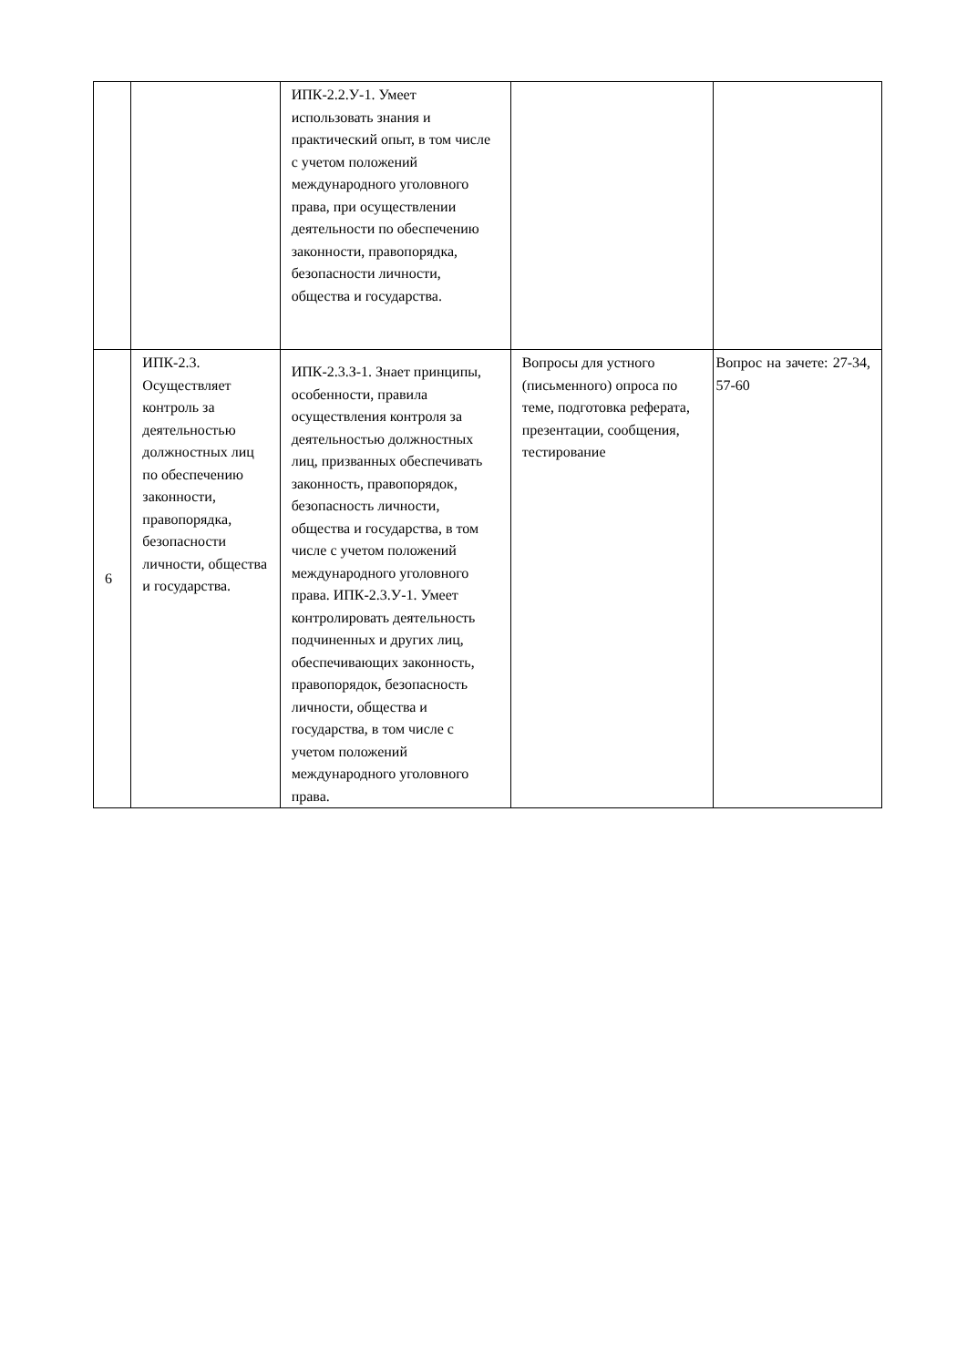| | | ИПК-2.2.У-1. Умеет использовать знания и практический опыт, в том числе с учетом положений международного уголовного права, при осуществлении деятельности по обеспечению законности, правопорядка, безопасности личности, общества и государства. | | |
| 6 | ИПК-2.3. Осуществляет контроль за деятельностью должностных лиц по обеспечению законности, правопорядка, безопасности личности, общества и государства. | ИПК-2.3.З-1. Знает принципы, особенности, правила осуществления контроля за деятельностью должностных лиц, призванных обеспечивать законность, правопорядок, безопасность личности, общества и государства, в том числе с учетом положений международного уголовного права. ИПК-2.3.У-1. Умеет контролировать деятельность подчиненных и других лиц, обеспечивающих законность, правопорядок, безопасность личности, общества и государства, в том числе с учетом положений международного уголовного права. | Вопросы для устного (письменного) опроса по теме, подготовка реферата, презентации, сообщения, тестирование | Вопрос на зачете: 27-34, 57-60 |